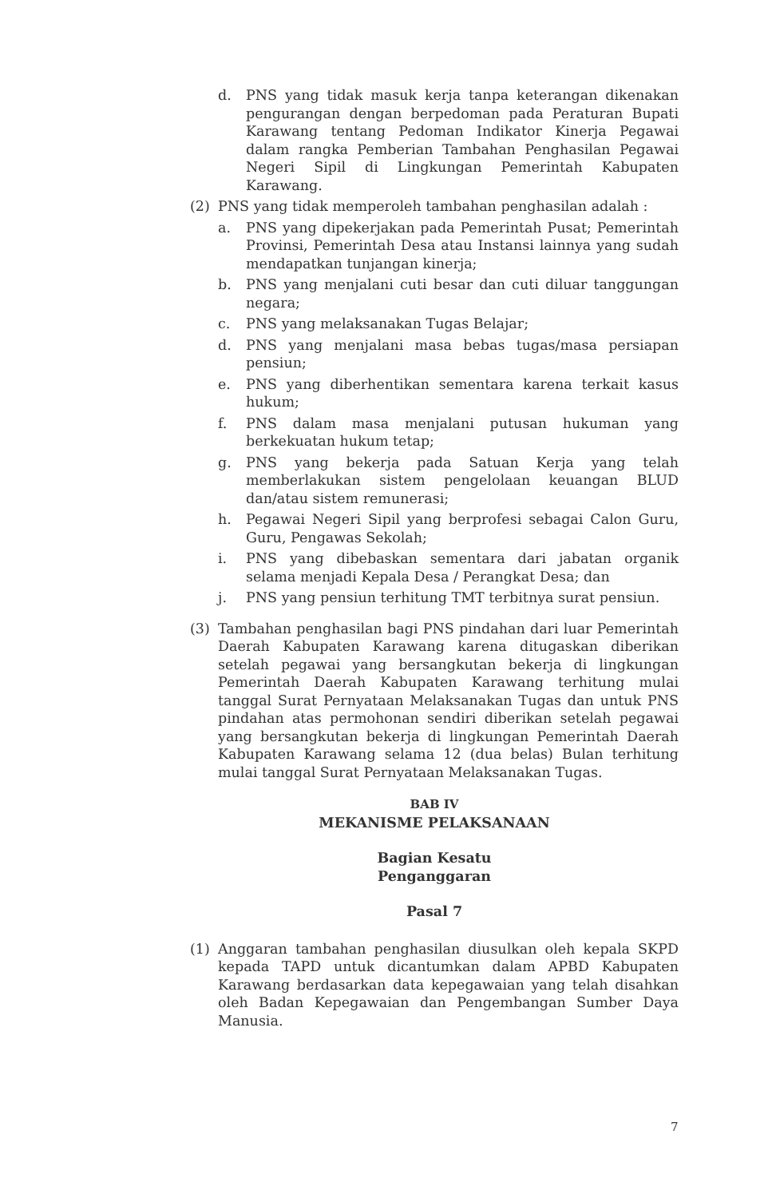d. PNS yang tidak masuk kerja tanpa keterangan dikenakan pengurangan dengan berpedoman pada Peraturan Bupati Karawang tentang Pedoman Indikator Kinerja Pegawai dalam rangka Pemberian Tambahan Penghasilan Pegawai Negeri Sipil di Lingkungan Pemerintah Kabupaten Karawang.
(2) PNS yang tidak memperoleh tambahan penghasilan adalah :
a. PNS yang dipekerjakan pada Pemerintah Pusat; Pemerintah Provinsi, Pemerintah Desa atau Instansi lainnya yang sudah mendapatkan tunjangan kinerja;
b. PNS yang menjalani cuti besar dan cuti diluar tanggungan negara;
c. PNS yang melaksanakan Tugas Belajar;
d. PNS yang menjalani masa bebas tugas/masa persiapan pensiun;
e. PNS yang diberhentikan sementara karena terkait kasus hukum;
f. PNS dalam masa menjalani putusan hukuman yang berkekuatan hukum tetap;
g. PNS yang bekerja pada Satuan Kerja yang telah memberlakukan sistem pengelolaan keuangan BLUD dan/atau sistem remunerasi;
h. Pegawai Negeri Sipil yang berprofesi sebagai Calon Guru, Guru, Pengawas Sekolah;
i. PNS yang dibebaskan sementara dari jabatan organik selama menjadi Kepala Desa / Perangkat Desa; dan
j. PNS yang pensiun terhitung TMT terbitnya surat pensiun.
(3) Tambahan penghasilan bagi PNS pindahan dari luar Pemerintah Daerah Kabupaten Karawang karena ditugaskan diberikan setelah pegawai yang bersangkutan bekerja di lingkungan Pemerintah Daerah Kabupaten Karawang terhitung mulai tanggal Surat Pernyataan Melaksanakan Tugas dan untuk PNS pindahan atas permohonan sendiri diberikan setelah pegawai yang bersangkutan bekerja di lingkungan Pemerintah Daerah Kabupaten Karawang selama 12 (dua belas) Bulan terhitung mulai tanggal Surat Pernyataan Melaksanakan Tugas.
BAB IV
MEKANISME PELAKSANAAN
Bagian Kesatu
Penganggaran
Pasal 7
(1) Anggaran tambahan penghasilan diusulkan oleh kepala SKPD kepada TAPD untuk dicantumkan dalam APBD Kabupaten Karawang berdasarkan data kepegawaian yang telah disahkan oleh Badan Kepegawaian dan Pengembangan Sumber Daya Manusia.
7